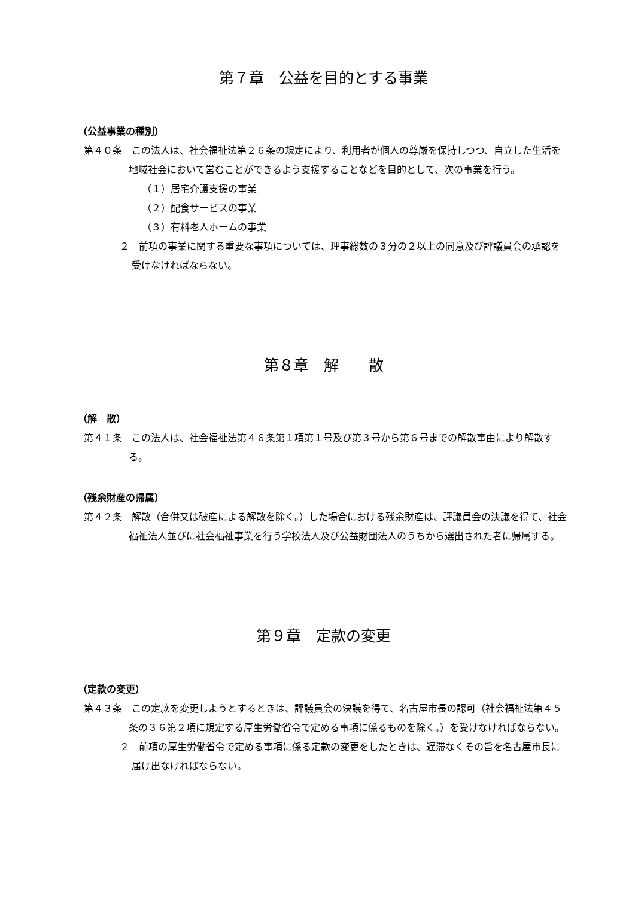第７章　公益を目的とする事業
（公益事業の種別）
第４０条　この法人は、社会福祉法第２６条の規定により、利用者が個人の尊厳を保持しつつ、自立した生活を地域社会において営むことができるよう支援することなどを目的として、次の事業を行う。
（１）居宅介護支援の事業
（２）配食サービスの事業
（３）有料老人ホームの事業
２　前項の事業に関する重要な事項については、理事総数の３分の２以上の同意及び評議員会の承認を受けなければならない。
第８章　解　　散
（解　散）
第４１条　この法人は、社会福祉法第４６条第１項第１号及び第３号から第６号までの解散事由により解散する。
（残余財産の帰属）
第４２条　解散（合併又は破産による解散を除く。）した場合における残余財産は、評議員会の決議を得て、社会福祉法人並びに社会福祉事業を行う学校法人及び公益財団法人のうちから選出された者に帰属する。
第９章　定款の変更
（定款の変更）
第４３条　この定款を変更しようとするときは、評議員会の決議を得て、名古屋市長の認可（社会福祉法第４５条の３６第２項に規定する厚生労働省令で定める事項に係るものを除く。）を受けなければならない。
２　前項の厚生労働省令で定める事項に係る定款の変更をしたときは、遅滞なくその旨を名古屋市長に届け出なければならない。